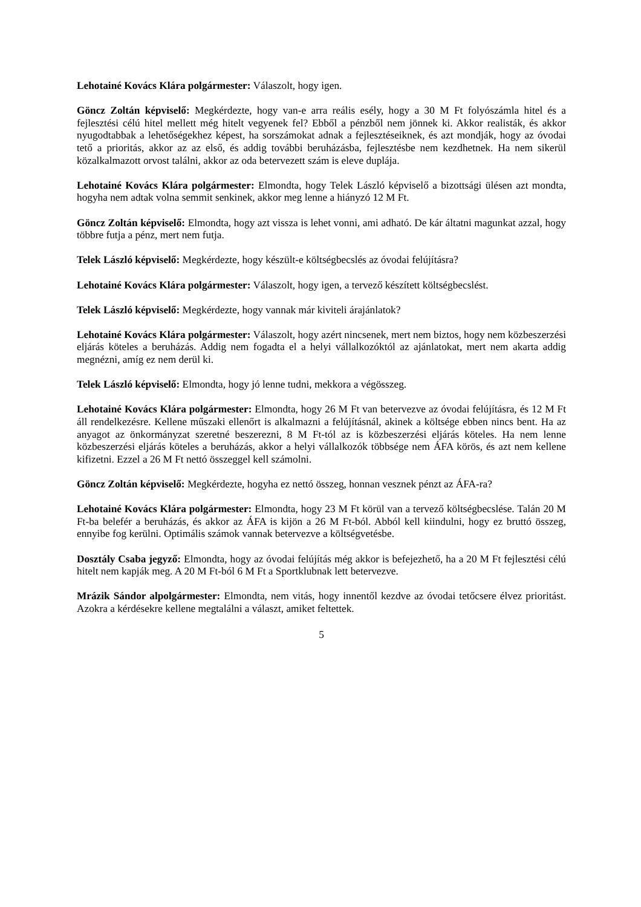Lehotainé Kovács Klára polgármester: Válaszolt, hogy igen.
Göncz Zoltán képviselő: Megkérdezte, hogy van-e arra reális esély, hogy a 30 M Ft folyószámla hitel és a fejlesztési célú hitel mellett még hitelt vegyenek fel? Ebből a pénzből nem jönnek ki. Akkor realisták, és akkor nyugodtabbak a lehetőségekhez képest, ha sorszámokat adnak a fejlesztéseiknek, és azt mondják, hogy az óvodai tető a prioritás, akkor az az első, és addig további beruházásba, fejlesztésbe nem kezdhetnek. Ha nem sikerül közalkalmazott orvost találni, akkor az oda betervezett szám is eleve duplája.
Lehotainé Kovács Klára polgármester: Elmondta, hogy Telek László képviselő a bizottsági ülésen azt mondta, hogyha nem adtak volna semmit senkinek, akkor meg lenne a hiányzó 12 M Ft.
Göncz Zoltán képviselő: Elmondta, hogy azt vissza is lehet vonni, ami adható. De kár áltatni magunkat azzal, hogy többre futja a pénz, mert nem futja.
Telek László képviselő: Megkérdezte, hogy készült-e költségbecslés az óvodai felújításra?
Lehotainé Kovács Klára polgármester: Válaszolt, hogy igen, a tervező készített költségbecslést.
Telek László képviselő: Megkérdezte, hogy vannak már kiviteli árajánlatok?
Lehotainé Kovács Klára polgármester: Válaszolt, hogy azért nincsenek, mert nem biztos, hogy nem közbeszerzési eljárás köteles a beruházás. Addig nem fogadta el a helyi vállalkozóktól az ajánlatokat, mert nem akarta addig megnézni, amíg ez nem derül ki.
Telek László képviselő: Elmondta, hogy jó lenne tudni, mekkora a végösszeg.
Lehotainé Kovács Klára polgármester: Elmondta, hogy 26 M Ft van betervezve az óvodai felújításra, és 12 M Ft áll rendelkezésre. Kellene műszaki ellenőrt is alkalmazni a felújításnál, akinek a költsége ebben nincs bent. Ha az anyagot az önkormányzat szeretné beszerezni, 8 M Ft-tól az is közbeszerzési eljárás köteles. Ha nem lenne közbeszerzési eljárás köteles a beruházás, akkor a helyi vállalkozók többsége nem ÁFA körös, és azt nem kellene kifizetni. Ezzel a 26 M Ft nettó összeggel kell számolni.
Göncz Zoltán képviselő: Megkérdezte, hogyha ez nettó összeg, honnan vesznek pénzt az ÁFA-ra?
Lehotainé Kovács Klára polgármester: Elmondta, hogy 23 M Ft körül van a tervező költségbecslése. Talán 20 M Ft-ba belefér a beruházás, és akkor az ÁFA is kijön a 26 M Ft-ból. Abból kell kiindulni, hogy ez bruttó összeg, ennyibe fog kerülni. Optimális számok vannak betervezve a költségvetésbe.
Dosztály Csaba jegyző: Elmondta, hogy az óvodai felújítás még akkor is befejezhető, ha a 20 M Ft fejlesztési célú hitelt nem kapják meg. A 20 M Ft-ból 6 M Ft a Sportklubnak lett betervezve.
Mrázik Sándor alpolgármester: Elmondta, nem vitás, hogy innentől kezdve az óvodai tetőcsere élvez prioritást. Azokra a kérdésekre kellene megtalálni a választ, amiket feltettek.
5